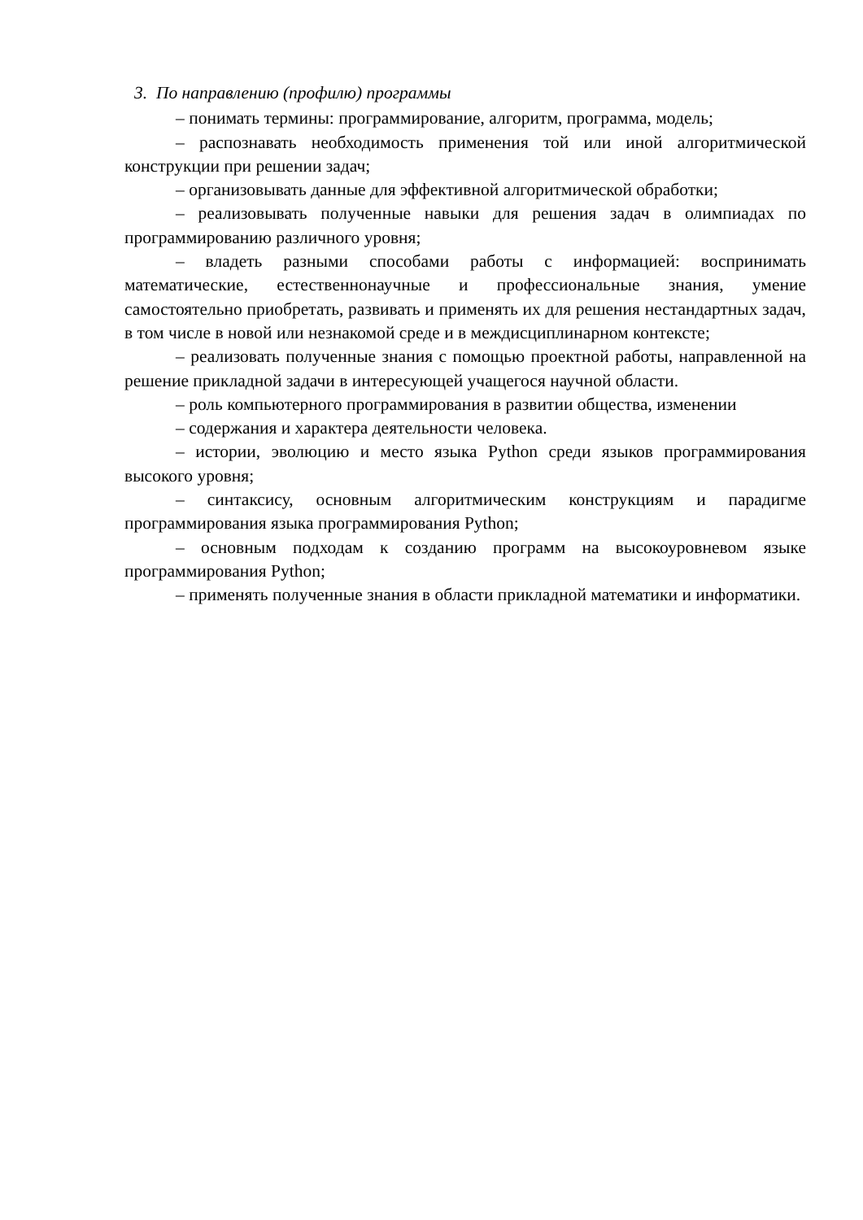3. По направлению (профилю) программы
– понимать термины: программирование, алгоритм, программа, модель;
– распознавать необходимость применения той или иной алгоритмической конструкции при решении задач;
– организовывать данные для эффективной алгоритмической обработки;
– реализовывать полученные навыки для решения задач в олимпиадах по программированию различного уровня;
– владеть разными способами работы с информацией: воспринимать математические, естественнонаучные и профессиональные знания, умение самостоятельно приобретать, развивать и применять их для решения нестандартных задач, в том числе в новой или незнакомой среде и в междисциплинарном контексте;
– реализовать полученные знания с помощью проектной работы, направленной на решение прикладной задачи в интересующей учащегося научной области.
– роль компьютерного программирования в развитии общества, изменении
– содержания и характера деятельности человека.
– истории, эволюцию и место языка Python среди языков программирования высокого уровня;
– синтаксису, основным алгоритмическим конструкциям и парадигме программирования языка программирования Python;
– основным подходам к созданию программ на высокоуровневом языке программирования Python;
– применять полученные знания в области прикладной математики и информатики.